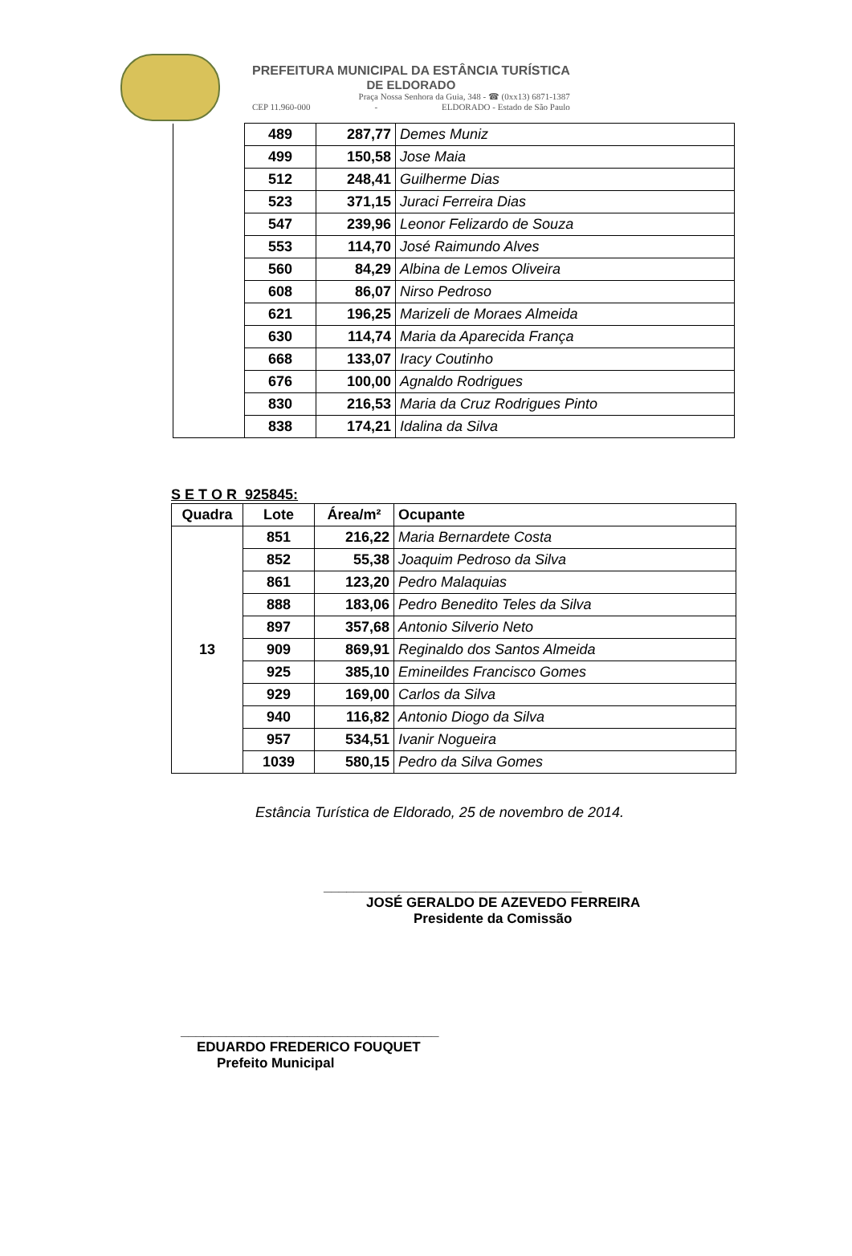PREFEITURA MUNICIPAL DA ESTÂNCIA TURÍSTICA
DE ELDORADO
Praça Nossa Senhora da Guia, 348 - ☎ (0xx13) 6871-1387
CEP 11.960-000 - ELDORADO - Estado de São Paulo
| | 489 | 287,77 | Demes Muniz |
| | 499 | 150,58 | Jose Maia |
| | 512 | 248,41 | Guilherme Dias |
| | 523 | 371,15 | Juraci Ferreira Dias |
| | 547 | 239,96 | Leonor Felizardo de Souza |
| | 553 | 114,70 | José Raimundo Alves |
| | 560 | 84,29 | Albina de Lemos Oliveira |
| | 608 | 86,07 | Nirso Pedroso |
| | 621 | 196,25 | Marizeli de Moraes Almeida |
| | 630 | 114,74 | Maria da Aparecida França |
| | 668 | 133,07 | Iracy Coutinho |
| | 676 | 100,00 | Agnaldo Rodrigues |
| | 830 | 216,53 | Maria da Cruz Rodrigues Pinto |
| | 838 | 174,21 | Idalina da Silva |
S E T O R 925845:
| Quadra | Lote | Área/m² | Ocupante |
| --- | --- | --- | --- |
| 13 | 851 | 216,22 | Maria Bernardete Costa |
| | 852 | 55,38 | Joaquim Pedroso da Silva |
| | 861 | 123,20 | Pedro Malaquias |
| | 888 | 183,06 | Pedro Benedito Teles da Silva |
| | 897 | 357,68 | Antonio Silverio Neto |
| | 909 | 869,91 | Reginaldo dos Santos Almeida |
| | 925 | 385,10 | Emineildes Francisco Gomes |
| | 929 | 169,00 | Carlos da Silva |
| | 940 | 116,82 | Antonio Diogo da Silva |
| | 957 | 534,51 | Ivanir Nogueira |
| | 1039 | 580,15 | Pedro da Silva Gomes |
Estância Turística de Eldorado, 25 de novembro de 2014.
__________________________________
JOSÉ GERALDO DE AZEVEDO FERREIRA
Presidente da Comissão
__________________________________
EDUARDO FREDERICO FOUQUET
Prefeito Municipal